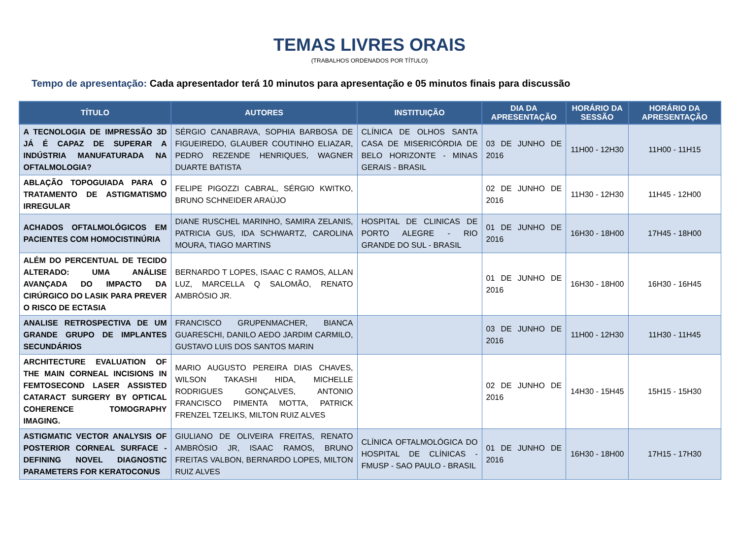TEMAS LIVRES ORAIS
(TRABALHOS ORDENADOS POR TÍTULO)
Tempo de apresentação: Cada apresentador terá 10 minutos para apresentação e 05 minutos finais para discussão
| TÍTULO | AUTORES | INSTITUIÇÃO | DIA DA APRESENTAÇÃO | HORÁRIO DA SESSÃO | HORÁRIO DA APRESENTAÇÃO |
| --- | --- | --- | --- | --- | --- |
| A TECNOLOGIA DE IMPRESSÃO 3D JÁ É CAPAZ DE SUPERAR A INDÚSTRIA MANUFATURADA NA OFTALMOLOGIA? | SÉRGIO CANABRAVA, SOPHIA BARBOSA DE FIGUEIREDO, GLAUBER COUTINHO ELIAZAR, PEDRO REZENDE HENRIQUES, WAGNER DUARTE BATISTA | CLÍNICA DE OLHOS SANTA CASA DE MISERICÓRDIA DE BELO HORIZONTE - MINAS GERAIS - BRASIL | 03 DE JUNHO DE 2016 | 11H00 - 12H30 | 11H00 - 11H15 |
| ABLAÇÃO TOPOGUIADA PARA O TRATAMENTO DE ASTIGMATISMO IRREGULAR | FELIPE PIGOZZI CABRAL, SÉRGIO KWITKO, BRUNO SCHNEIDER ARAÚJO | | 02 DE JUNHO DE 2016 | 11H30 - 12H30 | 11H45 - 12H00 |
| ACHADOS OFTALMOLÓGICOS EM PACIENTES COM HOMOCISTINÚRIA | DIANE RUSCHEL MARINHO, SAMIRA ZELANIS, PATRICIA GUS, IDA SCHWARTZ, CAROLINA MOURA, TIAGO MARTINS | HOSPITAL DE CLINICAS DE PORTO ALEGRE - RIO GRANDE DO SUL - BRASIL | 01 DE JUNHO DE 2016 | 16H30 - 18H00 | 17H45 - 18H00 |
| ALÉM DO PERCENTUAL DE TECIDO ALTERADO: UMA ANÁLISE AVANÇADA DO IMPACTO DA CIRÚRGICO DO LASIK PARA PREVER O RISCO DE ECTASIA | BERNARDO T LOPES, ISAAC C RAMOS, ALLAN LUZ, MARCELLA Q SALOMÃO, RENATO AMBRÓSIO JR. | | 01 DE JUNHO DE 2016 | 16H30 - 18H00 | 16H30 - 16H45 |
| ANALISE RETROSPECTIVA DE UM GRANDE GRUPO DE IMPLANTES SECUNDÁRIOS | FRANCISCO GRUPENMACHER, BIANCA GUARESCHI, DANILO AEDO JARDIM CARMILO, GUSTAVO LUIS DOS SANTOS MARIN | | 03 DE JUNHO DE 2016 | 11H00 - 12H30 | 11H30 - 11H45 |
| ARCHITECTURE EVALUATION OF THE MAIN CORNEAL INCISIONS IN FEMTOSECOND LASER ASSISTED CATARACT SURGERY BY OPTICAL COHERENCE TOMOGRAPHY IMAGING. | MARIO AUGUSTO PEREIRA DIAS CHAVES, WILSON TAKASHI HIDA, MICHELLE RODRIGUES GONÇALVES, ANTONIO FRANCISCO PIMENTA MOTTA, PATRICK FRENZEL TZELIKS, MILTON RUIZ ALVES | | 02 DE JUNHO DE 2016 | 14H30 - 15H45 | 15H15 - 15H30 |
| ASTIGMATIC VECTOR ANALYSIS OF POSTERIOR CORNEAL SURFACE - DEFINING NOVEL DIAGNOSTIC PARAMETERS FOR KERATOCONUS | GIULIANO DE OLIVEIRA FREITAS, RENATO AMBRÓSIO JR, ISAAC RAMOS, BRUNO FREITAS VALBON, BERNARDO LOPES, MILTON RUIZ ALVES | CLÍNICA OFTALMOLÓGICA DO HOSPITAL DE CLÍNICAS - FMUSP - SAO PAULO - BRASIL | 01 DE JUNHO DE 2016 | 16H30 - 18H00 | 17H15 - 17H30 |